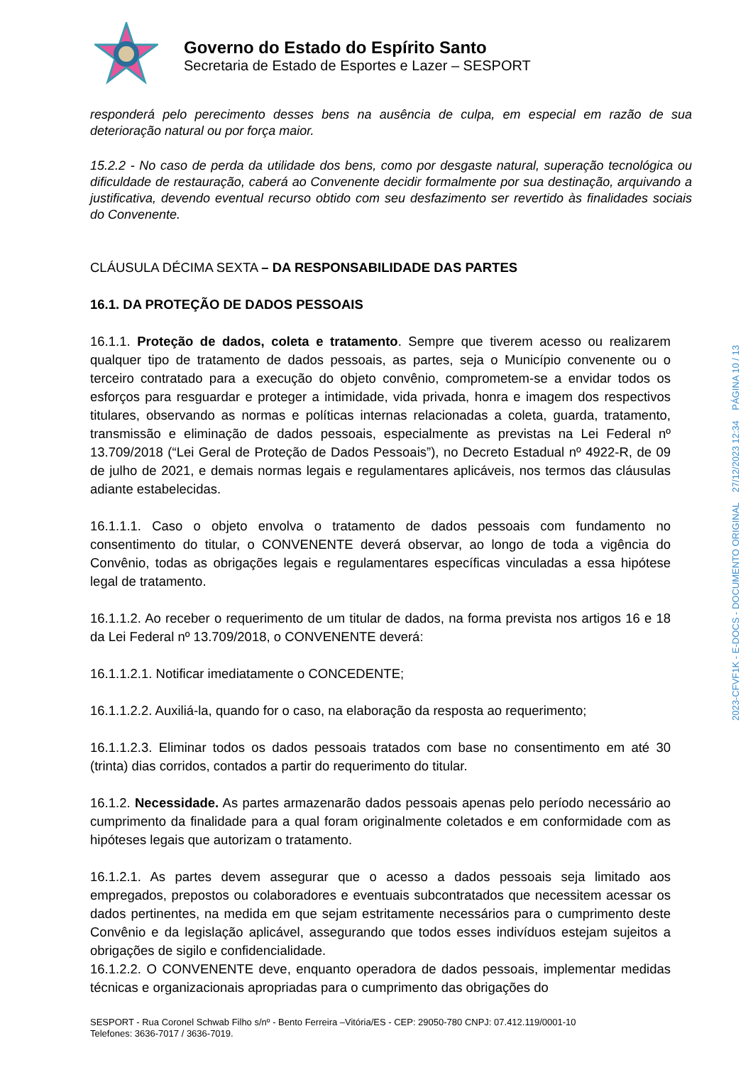Governo do Estado do Espírito Santo
Secretaria de Estado de Esportes e Lazer – SESPORT
responderá pelo perecimento desses bens na ausência de culpa, em especial em razão de sua deterioração natural ou por força maior.
15.2.2 - No caso de perda da utilidade dos bens, como por desgaste natural, superação tecnológica ou dificuldade de restauração, caberá ao Convenente decidir formalmente por sua destinação, arquivando a justificativa, devendo eventual recurso obtido com seu desfazimento ser revertido às finalidades sociais do Convenente.
CLÁUSULA DÉCIMA SEXTA – DA RESPONSABILIDADE DAS PARTES
16.1. DA PROTEÇÃO DE DADOS PESSOAIS
16.1.1. Proteção de dados, coleta e tratamento. Sempre que tiverem acesso ou realizarem qualquer tipo de tratamento de dados pessoais, as partes, seja o Município convenente ou o terceiro contratado para a execução do objeto convênio, comprometem-se a envidar todos os esforços para resguardar e proteger a intimidade, vida privada, honra e imagem dos respectivos titulares, observando as normas e políticas internas relacionadas a coleta, guarda, tratamento, transmissão e eliminação de dados pessoais, especialmente as previstas na Lei Federal nº 13.709/2018 (“Lei Geral de Proteção de Dados Pessoais”), no Decreto Estadual nº 4922-R, de 09 de julho de 2021, e demais normas legais e regulamentares aplicáveis, nos termos das cláusulas adiante estabelecidas.
16.1.1.1. Caso o objeto envolva o tratamento de dados pessoais com fundamento no consentimento do titular, o CONVENENTE deverá observar, ao longo de toda a vigência do Convênio, todas as obrigações legais e regulamentares específicas vinculadas a essa hipótese legal de tratamento.
16.1.1.2. Ao receber o requerimento de um titular de dados, na forma prevista nos artigos 16 e 18 da Lei Federal nº 13.709/2018, o CONVENENTE deverá:
16.1.1.2.1. Notificar imediatamente o CONCEDENTE;
16.1.1.2.2. Auxiliá-la, quando for o caso, na elaboração da resposta ao requerimento;
16.1.1.2.3. Eliminar todos os dados pessoais tratados com base no consentimento em até 30 (trinta) dias corridos, contados a partir do requerimento do titular.
16.1.2. Necessidade. As partes armazenarão dados pessoais apenas pelo período necessário ao cumprimento da finalidade para a qual foram originalmente coletados e em conformidade com as hipóteses legais que autorizam o tratamento.
16.1.2.1. As partes devem assegurar que o acesso a dados pessoais seja limitado aos empregados, prepostos ou colaboradores e eventuais subcontratados que necessitem acessar os dados pertinentes, na medida em que sejam estritamente necessários para o cumprimento deste Convênio e da legislação aplicável, assegurando que todos esses indivíduos estejam sujeitos a obrigações de sigilo e confidencialidade.
16.1.2.2. O CONVENENTE deve, enquanto operadora de dados pessoais, implementar medidas técnicas e organizacionais apropriadas para o cumprimento das obrigações do
2023-CFVF1K - E-DOCS - DOCUMENTO ORIGINAL 27/12/2023 12:34 PÁGINA 10 / 13
SESPORT - Rua Coronel Schwab Filho s/nº - Bento Ferreira –Vitória/ES - CEP: 29050-780 CNPJ: 07.412.119/0001-10
Telefones: 3636-7017 / 3636-7019.